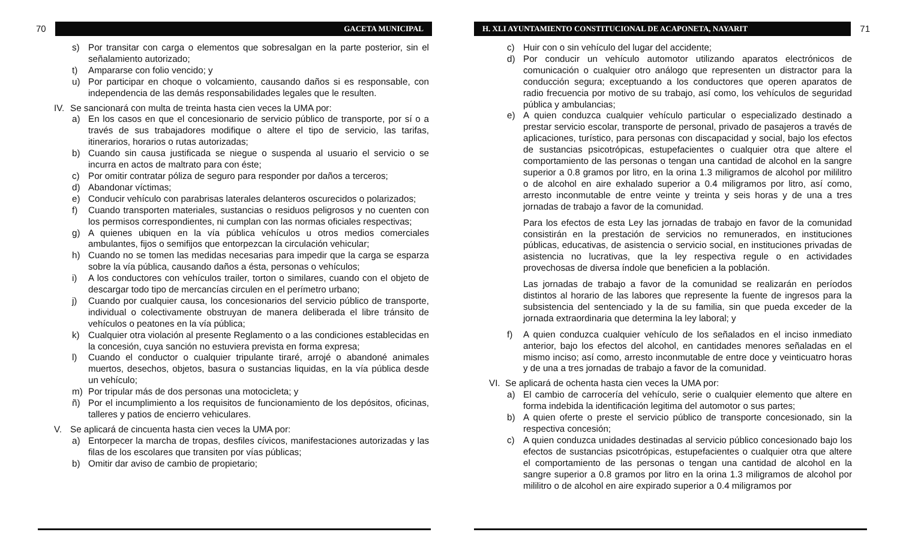70
GACETA MUNICIPAL
s) Por transitar con carga o elementos que sobresalgan en la parte posterior, sin el señalamiento autorizado;
t) Ampararse con folio vencido; y
u) Por participar en choque o volcamiento, causando daños si es responsable, con independencia de las demás responsabilidades legales que le resulten.
IV. Se sancionará con multa de treinta hasta cien veces la UMA por:
a) En los casos en que el concesionario de servicio público de transporte, por sí o a través de sus trabajadores modifique o altere el tipo de servicio, las tarifas, itinerarios, horarios o rutas autorizadas;
b) Cuando sin causa justificada se niegue o suspenda al usuario el servicio o se incurra en actos de maltrato para con éste;
c) Por omitir contratar póliza de seguro para responder por daños a terceros;
d) Abandonar víctimas;
e) Conducir vehículo con parabrisas laterales delanteros oscurecidos o polarizados;
f) Cuando transporten materiales, sustancias o residuos peligrosos y no cuenten con los permisos correspondientes, ni cumplan con las normas oficiales respectivas;
g) A quienes ubiquen en la vía pública vehículos u otros medios comerciales ambulantes, fijos o semifijos que entorpezcan la circulación vehicular;
h) Cuando no se tomen las medidas necesarias para impedir que la carga se esparza sobre la vía pública, causando daños a ésta, personas o vehículos;
i) A los conductores con vehículos trailer, torton o similares, cuando con el objeto de descargar todo tipo de mercancías circulen en el perímetro urbano;
j) Cuando por cualquier causa, los concesionarios del servicio público de transporte, individual o colectivamente obstruyan de manera deliberada el libre tránsito de vehículos o peatones en la vía pública;
k) Cualquier otra violación al presente Reglamento o a las condiciones establecidas en la concesión, cuya sanción no estuviera prevista en forma expresa;
l) Cuando el conductor o cualquier tripulante tiraré, arrojé o abandoné animales muertos, desechos, objetos, basura o sustancias liquidas, en la vía pública desde un vehículo;
m) Por tripular más de dos personas una motocicleta; y
ñ) Por el incumplimiento a los requisitos de funcionamiento de los depósitos, oficinas, talleres y patios de encierro vehiculares.
V. Se aplicará de cincuenta hasta cien veces la UMA por:
a) Entorpecer la marcha de tropas, desfiles cívicos, manifestaciones autorizadas y las filas de los escolares que transiten por vías públicas;
b) Omitir dar aviso de cambio de propietario;
H. XLI AYUNTAMIENTO CONSTITUCIONAL DE ACAPONETA, NAYARIT
71
c) Huir con o sin vehículo del lugar del accidente;
d) Por conducir un vehículo automotor utilizando aparatos electrónicos de comunicación o cualquier otro análogo que representen un distractor para la conducción segura; exceptuando a los conductores que operen aparatos de radio frecuencia por motivo de su trabajo, así como, los vehículos de seguridad pública y ambulancias;
e) A quien conduzca cualquier vehículo particular o especializado destinado a prestar servicio escolar, transporte de personal, privado de pasajeros a través de aplicaciones, turístico, para personas con discapacidad y social, bajo los efectos de sustancias psicotrópicas, estupefacientes o cualquier otra que altere el comportamiento de las personas o tengan una cantidad de alcohol en la sangre superior a 0.8 gramos por litro, en la orina 1.3 miligramos de alcohol por mililitro o de alcohol en aire exhalado superior a 0.4 miligramos por litro, así como, arresto inconmutable de entre veinte y treinta y seis horas y de una a tres jornadas de trabajo a favor de la comunidad.
Para los efectos de esta Ley las jornadas de trabajo en favor de la comunidad consistirán en la prestación de servicios no remunerados, en instituciones públicas, educativas, de asistencia o servicio social, en instituciones privadas de asistencia no lucrativas, que la ley respectiva regule o en actividades provechosas de diversa índole que beneficien a la población.
Las jornadas de trabajo a favor de la comunidad se realizarán en períodos distintos al horario de las labores que represente la fuente de ingresos para la subsistencia del sentenciado y la de su familia, sin que pueda exceder de la jornada extraordinaria que determina la ley laboral; y
f) A quien conduzca cualquier vehículo de los señalados en el inciso inmediato anterior, bajo los efectos del alcohol, en cantidades menores señaladas en el mismo inciso; así como, arresto inconmutable de entre doce y veinticuatro horas y de una a tres jornadas de trabajo a favor de la comunidad.
VI. Se aplicará de ochenta hasta cien veces la UMA por:
a) El cambio de carrocería del vehículo, serie o cualquier elemento que altere en forma indebida la identificación legitima del automotor o sus partes;
b) A quien oferte o preste el servicio público de transporte concesionado, sin la respectiva concesión;
c) A quien conduzca unidades destinadas al servicio público concesionado bajo los efectos de sustancias psicotrópicas, estupefacientes o cualquier otra que altere el comportamiento de las personas o tengan una cantidad de alcohol en la sangre superior a 0.8 gramos por litro en la orina 1.3 miligramos de alcohol por mililitro o de alcohol en aire expirado superior a 0.4 miligramos por